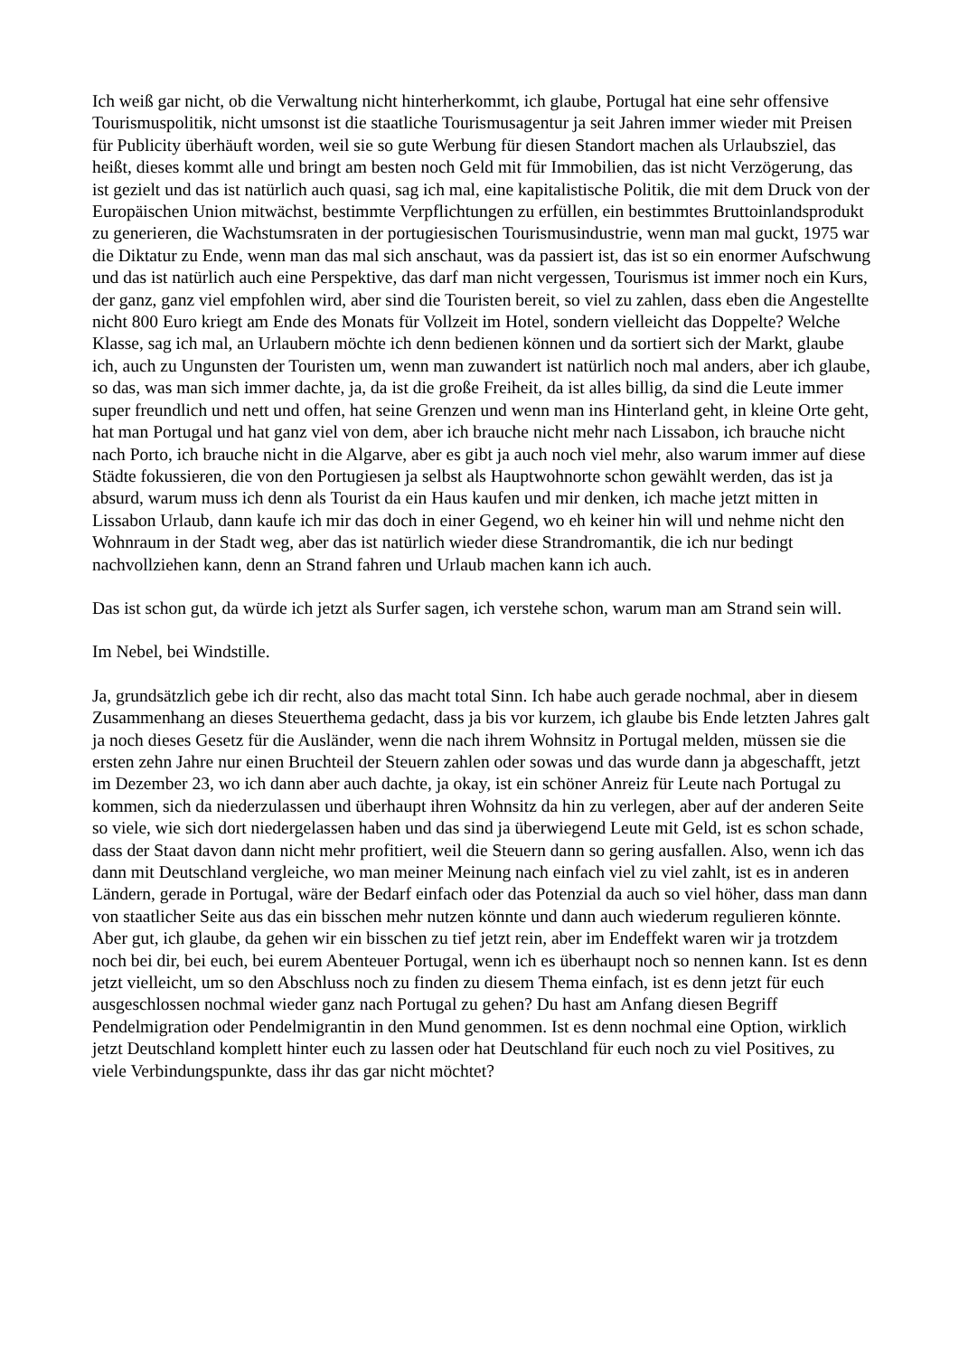Ich weiß gar nicht, ob die Verwaltung nicht hinterherkommt, ich glaube, Portugal hat eine sehr offensive Tourismuspolitik, nicht umsonst ist die staatliche Tourismusagentur ja seit Jahren immer wieder mit Preisen für Publicity überhäuft worden, weil sie so gute Werbung für diesen Standort machen als Urlaubsziel, das heißt, dieses kommt alle und bringt am besten noch Geld mit für Immobilien, das ist nicht Verzögerung, das ist gezielt und das ist natürlich auch quasi, sag ich mal, eine kapitalistische Politik, die mit dem Druck von der Europäischen Union mitwächst, bestimmte Verpflichtungen zu erfüllen, ein bestimmtes Bruttoinlandsprodukt zu generieren, die Wachstumsraten in der portugiesischen Tourismusindustrie, wenn man mal guckt, 1975 war die Diktatur zu Ende, wenn man das mal sich anschaut, was da passiert ist, das ist so ein enormer Aufschwung und das ist natürlich auch eine Perspektive, das darf man nicht vergessen, Tourismus ist immer noch ein Kurs, der ganz, ganz viel empfohlen wird, aber sind die Touristen bereit, so viel zu zahlen, dass eben die Angestellte nicht 800 Euro kriegt am Ende des Monats für Vollzeit im Hotel, sondern vielleicht das Doppelte? Welche Klasse, sag ich mal, an Urlaubern möchte ich denn bedienen können und da sortiert sich der Markt, glaube ich, auch zu Ungunsten der Touristen um, wenn man zuwandert ist natürlich noch mal anders, aber ich glaube, so das, was man sich immer dachte, ja, da ist die große Freiheit, da ist alles billig, da sind die Leute immer super freundlich und nett und offen, hat seine Grenzen und wenn man ins Hinterland geht, in kleine Orte geht, hat man Portugal und hat ganz viel von dem, aber ich brauche nicht mehr nach Lissabon, ich brauche nicht nach Porto, ich brauche nicht in die Algarve, aber es gibt ja auch noch viel mehr, also warum immer auf diese Städte fokussieren, die von den Portugiesen ja selbst als Hauptwohnorte schon gewählt werden, das ist ja absurd, warum muss ich denn als Tourist da ein Haus kaufen und mir denken, ich mache jetzt mitten in Lissabon Urlaub, dann kaufe ich mir das doch in einer Gegend, wo eh keiner hin will und nehme nicht den Wohnraum in der Stadt weg, aber das ist natürlich wieder diese Strandromantik, die ich nur bedingt nachvollziehen kann, denn an Strand fahren und Urlaub machen kann ich auch.
Das ist schon gut, da würde ich jetzt als Surfer sagen, ich verstehe schon, warum man am Strand sein will.
Im Nebel, bei Windstille.
Ja, grundsätzlich gebe ich dir recht, also das macht total Sinn. Ich habe auch gerade nochmal, aber in diesem Zusammenhang an dieses Steuerthema gedacht, dass ja bis vor kurzem, ich glaube bis Ende letzten Jahres galt ja noch dieses Gesetz für die Ausländer, wenn die nach ihrem Wohnsitz in Portugal melden, müssen sie die ersten zehn Jahre nur einen Bruchteil der Steuern zahlen oder sowas und das wurde dann ja abgeschafft, jetzt im Dezember 23, wo ich dann aber auch dachte, ja okay, ist ein schöner Anreiz für Leute nach Portugal zu kommen, sich da niederzulassen und überhaupt ihren Wohnsitz da hin zu verlegen, aber auf der anderen Seite so viele, wie sich dort niedergelassen haben und das sind ja überwiegend Leute mit Geld, ist es schon schade, dass der Staat davon dann nicht mehr profitiert, weil die Steuern dann so gering ausfallen. Also, wenn ich das dann mit Deutschland vergleiche, wo man meiner Meinung nach einfach viel zu viel zahlt, ist es in anderen Ländern, gerade in Portugal, wäre der Bedarf einfach oder das Potenzial da auch so viel höher, dass man dann von staatlicher Seite aus das ein bisschen mehr nutzen könnte und dann auch wiederum regulieren könnte. Aber gut, ich glaube, da gehen wir ein bisschen zu tief jetzt rein, aber im Endeffekt waren wir ja trotzdem noch bei dir, bei euch, bei eurem Abenteuer Portugal, wenn ich es überhaupt noch so nennen kann. Ist es denn jetzt vielleicht, um so den Abschluss noch zu finden zu diesem Thema einfach, ist es denn jetzt für euch ausgeschlossen nochmal wieder ganz nach Portugal zu gehen? Du hast am Anfang diesen Begriff Pendelmigration oder Pendelmigrantin in den Mund genommen. Ist es denn nochmal eine Option, wirklich jetzt Deutschland komplett hinter euch zu lassen oder hat Deutschland für euch noch zu viel Positives, zu viele Verbindungspunkte, dass ihr das gar nicht möchtet?